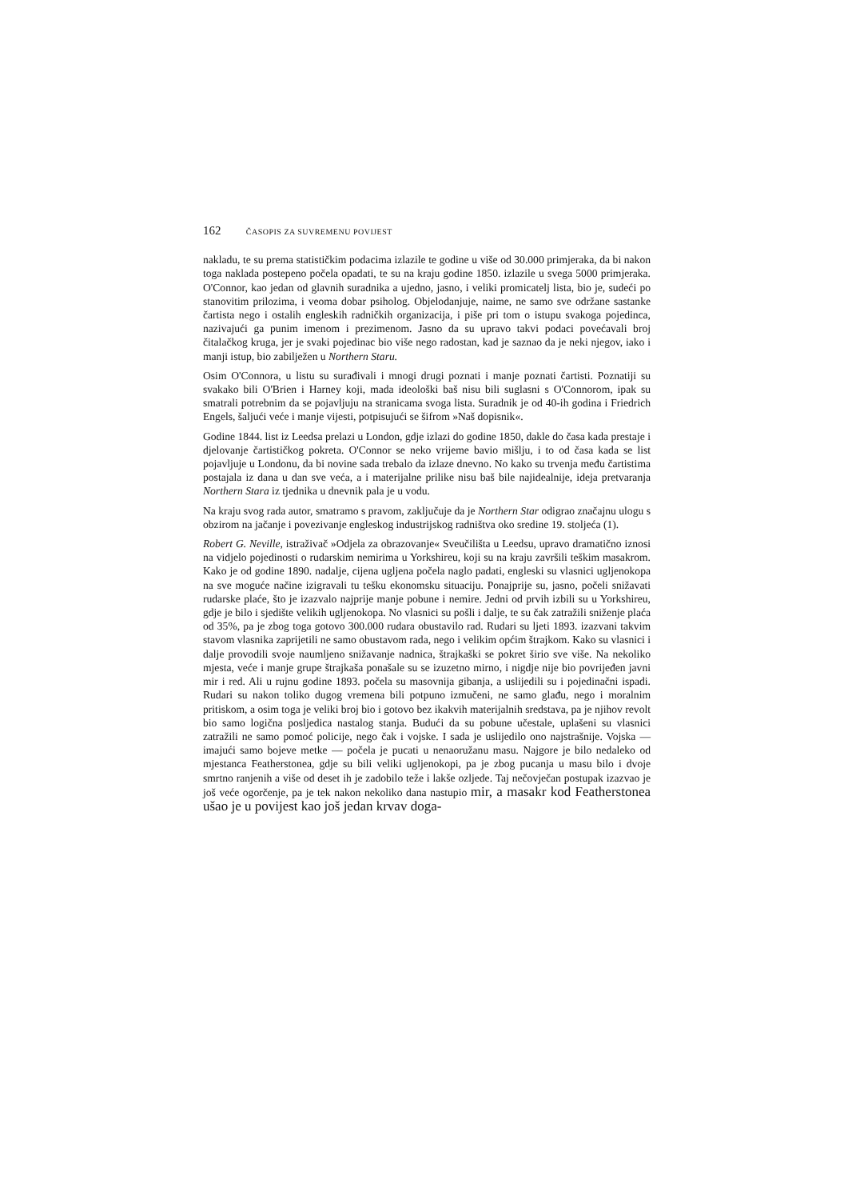162 ČASOPIS ZA SUVREMENU POVIJEST
nakladu, te su prema statističkim podacima izlazile te godine u više od 30.000 primjeraka, da bi nakon toga naklada postepeno počela opadati, te su na kraju godine 1850. izlazile u svega 5000 primjeraka. O'Connor, kao jedan od glavnih suradnika a ujedno, jasno, i veliki promicatelj lista, bio je, sudeći po stanovitim prilozima, i veoma dobar psiholog. Objelodanjuje, naime, ne samo sve održane sastanke čartista nego i ostalih engleskih radničkih organizacija, i piše pri tom o istupu svakoga pojedinca, nazivajući ga punim imenom i prezimenom. Jasno da su upravo takvi podaci povećavali broj čitalačkog kruga, jer je svaki pojedinac bio više nego radostan, kad je saznao da je neki njegov, iako i manji istup, bio zabilježen u Northern Staru.
Osim O'Connora, u listu su surađivali i mnogi drugi poznati i manje poznati čartisti. Poznatiji su svakako bili O'Brien i Harney koji, mada ideološki baš nisu bili suglasni s O'Connorom, ipak su smatrali potrebnim da se pojavljuju na stranicama svoga lista. Suradnik je od 40-ih godina i Friedrich Engels, šaljući veće i manje vijesti, potpisujući se šifrom »Naš dopisnik«.
Godine 1844. list iz Leedsa prelazi u London, gdje izlazi do godine 1850, dakle do časa kada prestaje i djelovanje čartističkog pokreta. O'Connor se neko vrijeme bavio mišlju, i to od časa kada se list pojavljuje u Londonu, da bi novine sada trebalo da izlaze dnevno. No kako su trvenja među čartistima postajala iz dana u dan sve veća, a i materijalne prilike nisu baš bile najidealnije, ideja pretvaranja Northern Stara iz tjednika u dnevnik pala je u vodu.
Na kraju svog rada autor, smatramo s pravom, zaključuje da je Northern Star odigrao značajnu ulogu s obzirom na jačanje i povezivanje engleskog industrijskog radništva oko sredine 19. stoljeća (1).
Robert G. Neville, istraživač »Odjela za obrazovanje« Sveučilišta u Leedsu, upravo dramatično iznosi na vidjelo pojedinosti o rudarskim nemirima u Yorkshireu, koji su na kraju završili teškim masakrom. Kako je od godine 1890. nadalje, cijena ugljena počela naglo padati, engleski su vlasnici ugljenokopa na sve moguće načine izigravali tu tešku ekonomsku situaciju. Ponajprije su, jasno, počeli snižavati rudarske plaće, što je izazvalo najprije manje pobune i nemire. Jedni od prvih izbili su u Yorkshireu, gdje je bilo i sjedište velikih ugljenokopa. No vlasnici su pošli i dalje, te su čak zatražili sniženje plaća od 35%, pa je zbog toga gotovo 300.000 rudara obustavilo rad. Rudari su ljeti 1893. izazvani takvim stavom vlasnika zaprijetili ne samo obustavom rada, nego i velikim općim štrajkom. Kako su vlasnici i dalje provodili svoje naumljeno snižavanje nadnica, štrajkaški se pokret širio sve više. Na nekoliko mjesta, veće i manje grupe štrajkaša ponašale su se izuzetno mirno, i nigdje nije bio povrijeđen javni mir i red. Ali u rujnu godine 1893. počela su masovnija gibanja, a uslijedili su i pojedinačni ispadi. Rudari su nakon toliko dugog vremena bili potpuno izmučeni, ne samo glađu, nego i moralnim pritiskom, a osim toga je veliki broj bio i gotovo bez ikakvih materijalnih sredstava, pa je njihov revolt bio samo logična posljedica nastalog stanja. Budući da su pobune učestale, uplašeni su vlasnici zatražili ne samo pomoć policije, nego čak i vojske. I sada je uslijedilo ono najstrašnije. Vojska — imajući samo bojeve metke — počela je pucati u nenaoružanu masu. Najgore je bilo nedaleko od mjestanca Featherstonea, gdje su bili veliki ugljenokopi, pa je zbog pucanja u masu bilo i dvoje smrtno ranjenih a više od deset ih je zadobilo teže i lakše ozljede. Taj nečovječan postupak izazvao je još veće ogorčenje, pa je tek nakon nekoliko dana nastupio mir, a masakr kod Featherstonea ušao je u povijest kao još jedan krvav doga-